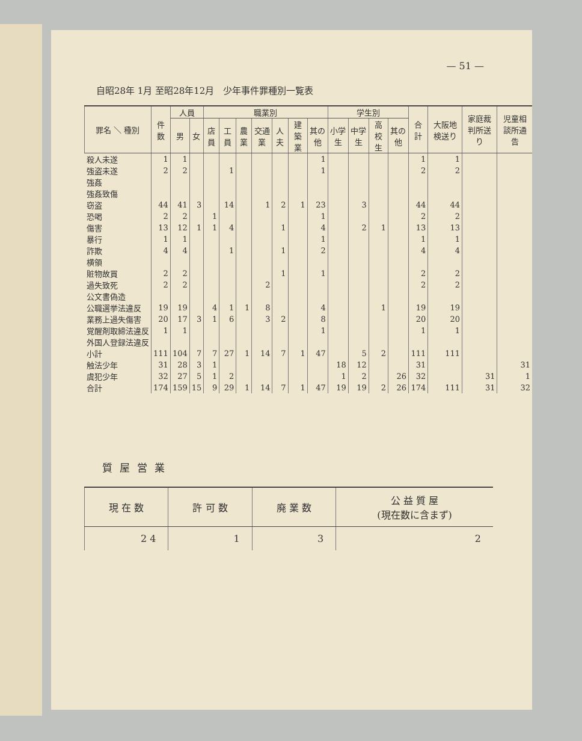— 51 —
自昭28年 1月 至昭28年12月　少年事件罪種別一覧表
| 罪名 ＼ 種別 | 件数 | 人員 | | 職業別 | | | | | | | 学生別 | | | | 合計 | 大阪地検送り | 家庭裁判所送り | 児童相談所通告 |
| --- | --- | --- | --- | --- | --- | --- | --- | --- | --- | --- | --- | --- | --- | --- | --- | --- | --- | --- |
| | | 男 | 女 | 店員 | 工員 | 農業 | 交通業 | 人夫 | 建築業 | 其の他 | 小学生 | 中学生 | 高校生 | 其の他 | | | | |
| 殺人未遂 | 1 | 1 | | | | | | | | 1 | | | | | 1 | 1 | | |
| 強盗未遂 | 2 | 2 | | | 1 | | | | | 1 | | | | | 2 | 2 | | |
| 強姦 | | | | | | | | | | | | | | | | | | |
| 強姦致傷 | | | | | | | | | | | | | | | | | | |
| 窃盗 | 44 | 41 | 3 | | 14 | | 1 | 2 | 1 | 23 | | 3 | | | 44 | 44 | | |
| 恐喝 | 2 | 2 | | 1 | | | | | | 1 | | | | | 2 | 2 | | |
| 傷害 | 13 | 12 | 1 | 1 | 4 | | | 1 | | 4 | | 2 | 1 | | 13 | 13 | | |
| 暴行 | 1 | 1 | | | | | | | | 1 | | | | | 1 | 1 | | |
| 詐欺 | 4 | 4 | | | 1 | | | 1 | | 2 | | | | | 4 | 4 | | |
| 横領 | | | | | | | | | | | | | | | | | | |
| 賍物故買 | 2 | 2 | | | | | | 1 | | 1 | | | | | 2 | 2 | | |
| 過失致死 | 2 | 2 | | | | | 2 | | | | | | | | 2 | 2 | | |
| 公文書偽造 | | | | | | | | | | | | | | | | | | |
| 公職選挙法違反 | 19 | 19 | | 4 | 1 | 1 | 8 | | | 4 | | | 1 | | 19 | 19 | | |
| 業務上過失傷害 | 20 | 17 | 3 | 1 | 6 | | 3 | 2 | | 8 | | | | | 20 | 20 | | |
| 覚醒剤取締法違反 | 1 | 1 | | | | | | | | 1 | | | | | 1 | 1 | | |
| 外国人登録法違反 | | | | | | | | | | | | | | | | | | |
| 小計 | 111 | 104 | 7 | 7 | 27 | 1 | 14 | 7 | 1 | 47 | | 5 | 2 | | 111 | 111 | | |
| 触法少年 | 31 | 28 | 3 | 1 | | | | | | | 18 | 12 | | | 31 | | | 31 |
| 虞犯少年 | 32 | 27 | 5 | 1 | 2 | | | | | | 1 | 2 | | 26 | 32 | | 31 | 1 |
| 合計 | 174 | 159 | 15 | 9 | 29 | 1 | 14 | 7 | 1 | 47 | 19 | 19 | 2 | 26 | 174 | 111 | 31 | 32 |
質屋営業
| 現 在 数 | 許 可 数 | 廃 業 数 | 公 益 質 屋 (現在数に含まず) |
| --- | --- | --- | --- |
| 2 4 | 1 | 3 | 2 |